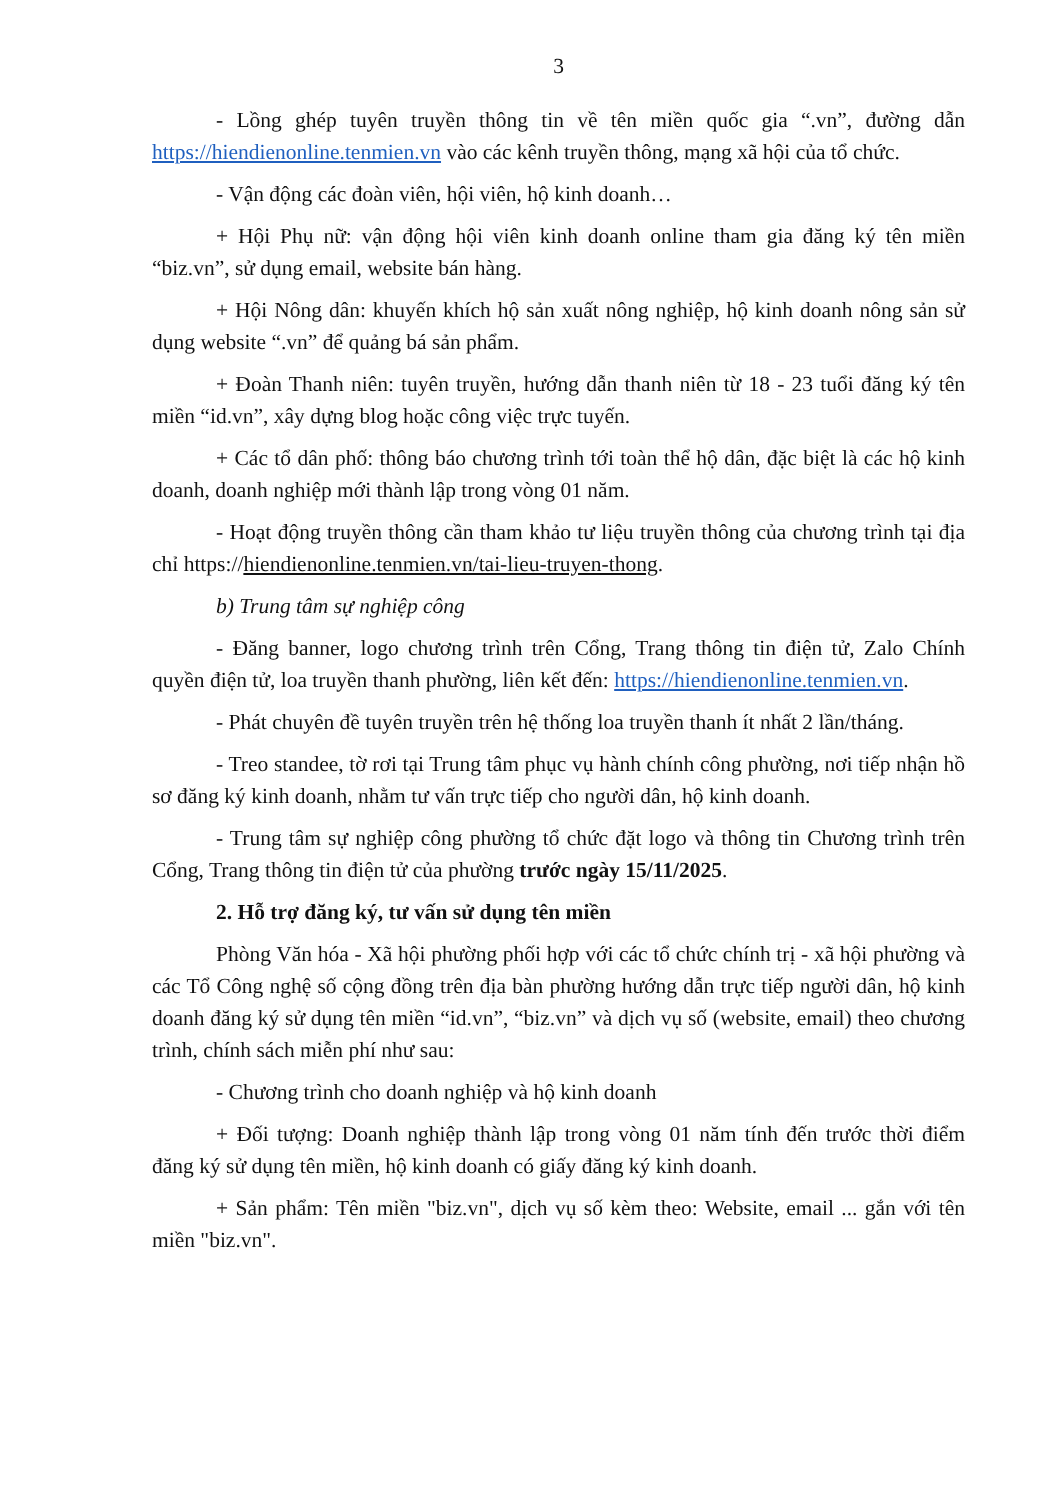3
- Lồng ghép tuyên truyền thông tin về tên miền quốc gia “.vn”, đường dẫn https://hiendienonline.tenmien.vn vào các kênh truyền thông, mạng xã hội của tổ chức.
- Vận động các đoàn viên, hội viên, hộ kinh doanh…
+ Hội Phụ nữ: vận động hội viên kinh doanh online tham gia đăng ký tên miền “biz.vn”, sử dụng email, website bán hàng.
+ Hội Nông dân: khuyến khích hộ sản xuất nông nghiệp, hộ kinh doanh nông sản sử dụng website “.vn” để quảng bá sản phẩm.
+ Đoàn Thanh niên: tuyên truyền, hướng dẫn thanh niên từ 18 - 23 tuổi đăng ký tên miền “id.vn”, xây dựng blog hoặc công việc trực tuyến.
+ Các tổ dân phố: thông báo chương trình tới toàn thể hộ dân, đặc biệt là các hộ kinh doanh, doanh nghiệp mới thành lập trong vòng 01 năm.
- Hoạt động truyền thông cần tham khảo tư liệu truyền thông của chương trình tại địa chỉ https://hiendienonline.tenmien.vn/tai-lieu-truyen-thong.
b) Trung tâm sự nghiệp công
- Đăng banner, logo chương trình trên Cổng, Trang thông tin điện tử, Zalo Chính quyền điện tử, loa truyền thanh phường, liên kết đến: https://hiendienonline.tenmien.vn.
- Phát chuyên đề tuyên truyền trên hệ thống loa truyền thanh ít nhất 2 lần/tháng.
- Treo standee, tờ rơi tại Trung tâm phục vụ hành chính công phường, nơi tiếp nhận hồ sơ đăng ký kinh doanh, nhằm tư vấn trực tiếp cho người dân, hộ kinh doanh.
- Trung tâm sự nghiệp công phường tổ chức đặt logo và thông tin Chương trình trên Cổng, Trang thông tin điện tử của phường trước ngày 15/11/2025.
2. Hỗ trợ đăng ký, tư vấn sử dụng tên miền
Phòng Văn hóa - Xã hội phường phối hợp với các tổ chức chính trị - xã hội phường và các Tổ Công nghệ số cộng đồng trên địa bàn phường hướng dẫn trực tiếp người dân, hộ kinh doanh đăng ký sử dụng tên miền “id.vn”, “biz.vn” và dịch vụ số (website, email) theo chương trình, chính sách miễn phí như sau:
- Chương trình cho doanh nghiệp và hộ kinh doanh
+ Đối tượng: Doanh nghiệp thành lập trong vòng 01 năm tính đến trước thời điểm đăng ký sử dụng tên miền, hộ kinh doanh có giấy đăng ký kinh doanh.
+ Sản phẩm: Tên miền "biz.vn", dịch vụ số kèm theo: Website, email ... gắn với tên miền "biz.vn".